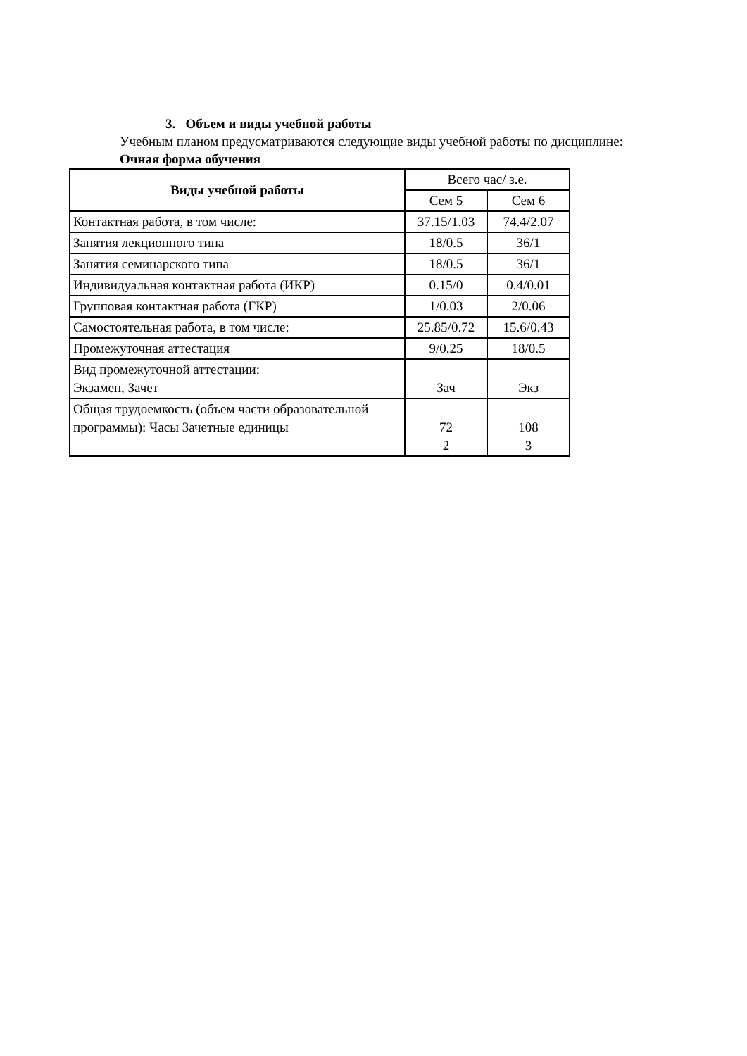3. Объем и виды учебной работы
Учебным планом предусматриваются следующие виды учебной работы по дисциплине:
Очная форма обучения
| Виды учебной работы | Всего час/ з.е. | |
| --- | --- | --- |
| | Сем 5 | Сем 6 |
| Контактная работа, в том числе: | 37.15/1.03 | 74.4/2.07 |
| Занятия лекционного типа | 18/0.5 | 36/1 |
| Занятия семинарского типа | 18/0.5 | 36/1 |
| Индивидуальная контактная работа (ИКР) | 0.15/0 | 0.4/0.01 |
| Групповая контактная работа (ГКР) | 1/0.03 | 2/0.06 |
| Самостоятельная работа, в том числе: | 25.85/0.72 | 15.6/0.43 |
| Промежуточная аттестация | 9/0.25 | 18/0.5 |
| Вид промежуточной аттестации: Экзамен, Зачет | Зач | Экз |
| Общая трудоемкость (объем части образовательной программы): Часы Зачетные единицы | 72 2 | 108 3 |